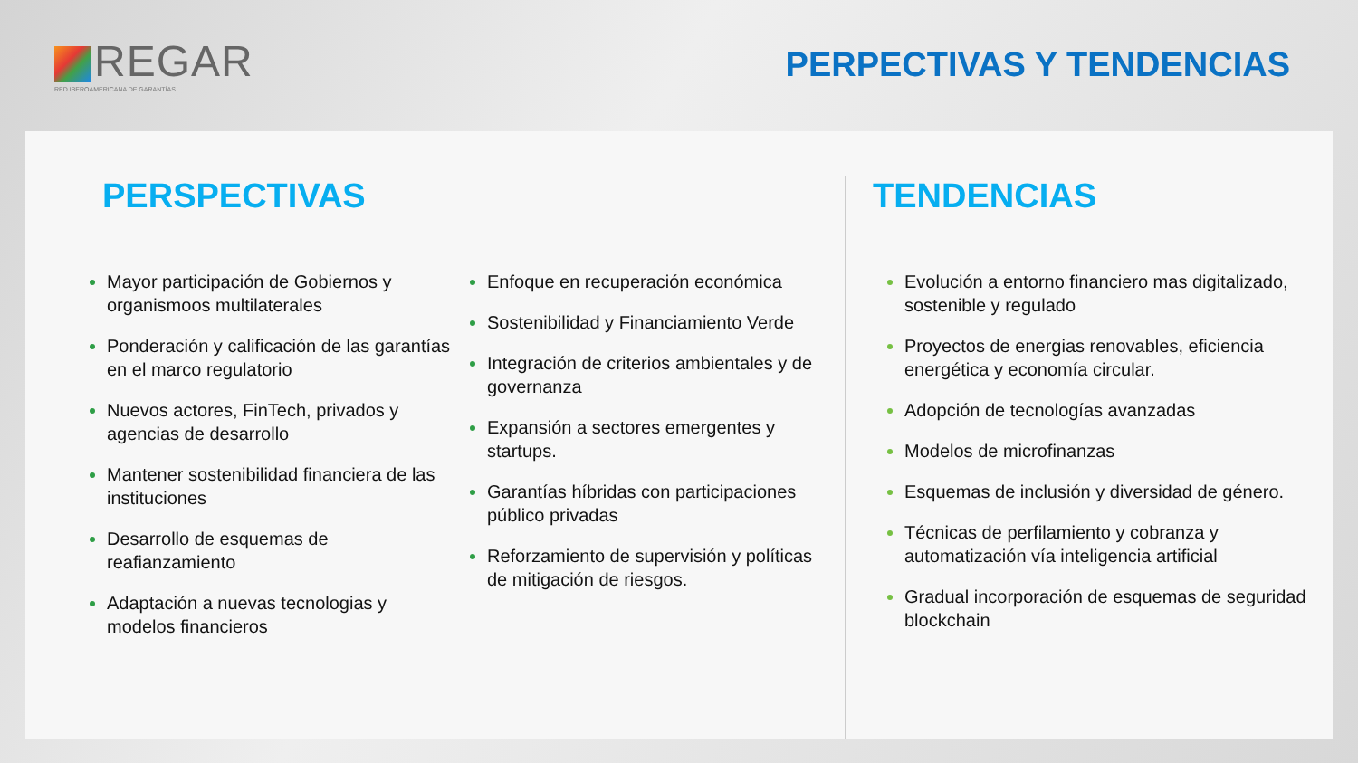REGAR
RED IBEROAMERICANA DE GARANTÍAS
PERPECTIVAS Y TENDENCIAS
PERSPECTIVAS
Mayor participación de Gobiernos y organismoos multilaterales
Ponderación y calificación de las garantías en el marco regulatorio
Nuevos actores, FinTech, privados y agencias de desarrollo
Mantener sostenibilidad financiera de las instituciones
Desarrollo de esquemas de reafianzamiento
Adaptación a nuevas tecnologias y modelos financieros
Enfoque en recuperación económica
Sostenibilidad y Financiamiento Verde
Integración de criterios ambientales y de governanza
Expansión a sectores emergentes y startups.
Garantías híbridas con participaciones público privadas
Reforzamiento de supervisión y políticas de mitigación de riesgos.
TENDENCIAS
Evolución a entorno financiero mas digitalizado, sostenible y regulado
Proyectos de energias renovables, eficiencia energética y economía circular.
Adopción de tecnologías avanzadas
Modelos de microfinanzas
Esquemas de inclusión y diversidad de género.
Técnicas de perfilamiento y cobranza y automatización vía inteligencia artificial
Gradual incorporación de esquemas de seguridad blockchain